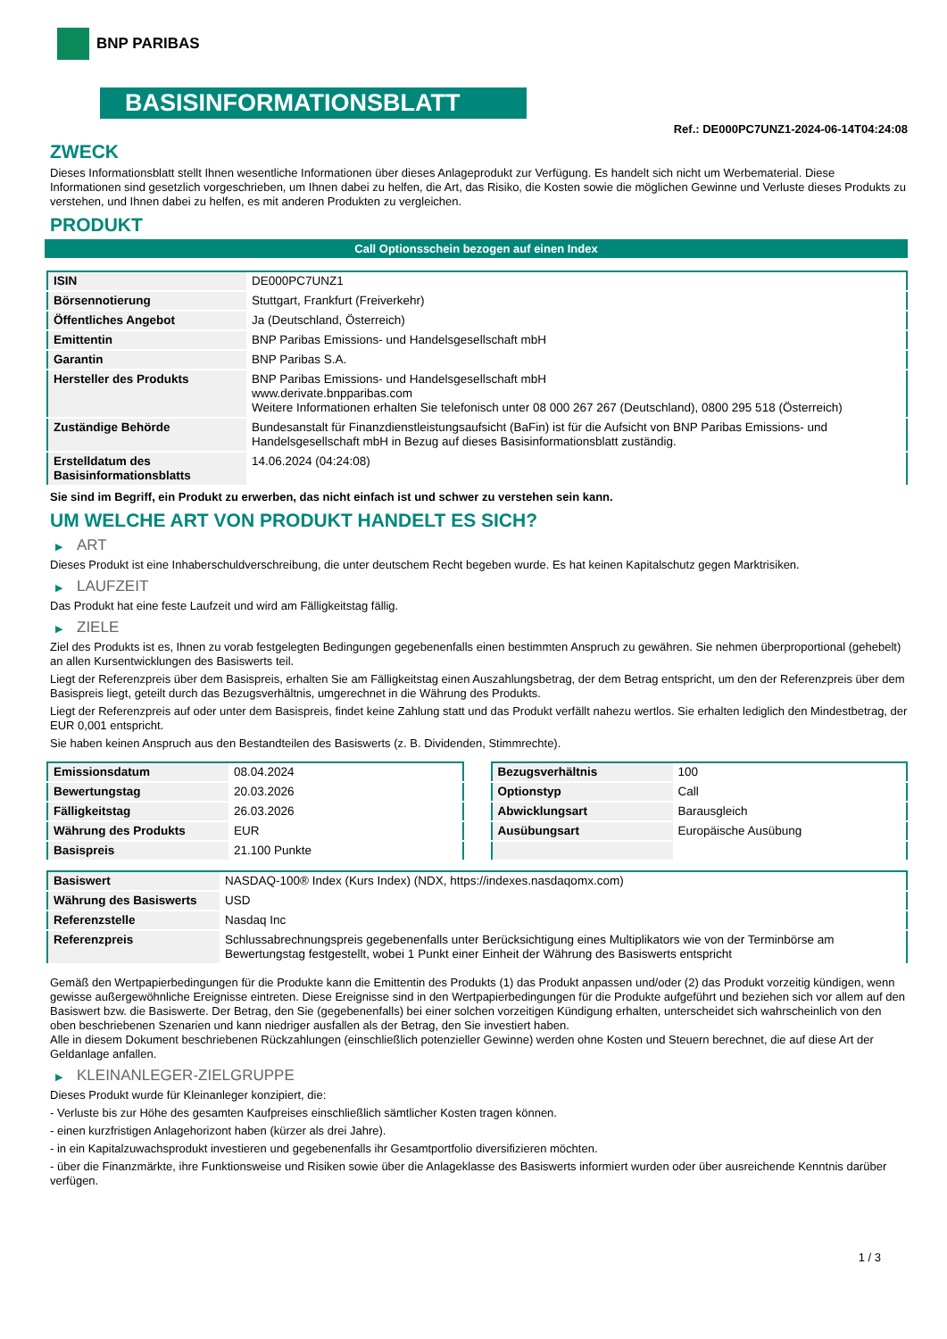BNP PARIBAS
BASISINFORMATIONSBLATT
Ref.: DE000PC7UNZ1-2024-06-14T04:24:08
ZWECK
Dieses Informationsblatt stellt Ihnen wesentliche Informationen über dieses Anlageprodukt zur Verfügung. Es handelt sich nicht um Werbematerial. Diese Informationen sind gesetzlich vorgeschrieben, um Ihnen dabei zu helfen, die Art, das Risiko, die Kosten sowie die möglichen Gewinne und Verluste dieses Produkts zu verstehen, und Ihnen dabei zu helfen, es mit anderen Produkten zu vergleichen.
PRODUKT
Call Optionsschein bezogen auf einen Index
| ISIN | DE000PC7UNZ1 |
| Börsennotierung | Stuttgart, Frankfurt (Freiverkehr) |
| Öffentliches Angebot | Ja (Deutschland, Österreich) |
| Emittentin | BNP Paribas Emissions- und Handelsgesellschaft mbH |
| Garantin | BNP Paribas S.A. |
| Hersteller des Produkts | BNP Paribas Emissions- und Handelsgesellschaft mbH www.derivate.bnpparibas.com Weitere Informationen erhalten Sie telefonisch unter 08 000 267 267 (Deutschland), 0800 295 518 (Österreich) |
| Zuständige Behörde | Bundesanstalt für Finanzdienstleistungsaufsicht (BaFin) ist für die Aufsicht von BNP Paribas Emissions- und Handelsgesellschaft mbH in Bezug auf dieses Basisinformationsblatt zuständig. |
| Erstelldatum des Basisinformationsblatts | 14.06.2024 (04:24:08) |
Sie sind im Begriff, ein Produkt zu erwerben, das nicht einfach ist und schwer zu verstehen sein kann.
UM WELCHE ART VON PRODUKT HANDELT ES SICH?
▶ ART
Dieses Produkt ist eine Inhaberschuldverschreibung, die unter deutschem Recht begeben wurde. Es hat keinen Kapitalschutz gegen Marktrisiken.
▶ LAUFZEIT
Das Produkt hat eine feste Laufzeit und wird am Fälligkeitstag fällig.
▶ ZIELE
Ziel des Produkts ist es, Ihnen zu vorab festgelegten Bedingungen gegebenenfalls einen bestimmten Anspruch zu gewähren. Sie nehmen überproportional (gehebelt) an allen Kursentwicklungen des Basiswerts teil.
Liegt der Referenzpreis über dem Basispreis, erhalten Sie am Fälligkeitstag einen Auszahlungsbetrag, der dem Betrag entspricht, um den der Referenzpreis über dem Basispreis liegt, geteilt durch das Bezugsverhältnis, umgerechnet in die Währung des Produkts.
Liegt der Referenzpreis auf oder unter dem Basispreis, findet keine Zahlung statt und das Produkt verfällt nahezu wertlos. Sie erhalten lediglich den Mindestbetrag, der EUR 0,001 entspricht.
Sie haben keinen Anspruch aus den Bestandteilen des Basiswerts (z. B. Dividenden, Stimmrechte).
| Emissionsdatum | 08.04.2024 |
| Bewertungstag | 20.03.2026 |
| Fälligkeitstag | 26.03.2026 |
| Währung des Produkts | EUR |
| Basispreis | 21.100 Punkte |
| Bezugsverhältnis | 100 |
| Optionstyp | Call |
| Abwicklungsart | Barausgleich |
| Ausübungsart | Europäische Ausübung |
| Basiswert | NASDAQ-100® Index (Kurs Index) (NDX, https://indexes.nasdaqomx.com) |
| Währung des Basiswerts | USD |
| Referenzstelle | Nasdaq Inc |
| Referenzpreis | Schlussabrechnungspreis gegebenenfalls unter Berücksichtigung eines Multiplikators wie von der Terminbörse am Bewertungstag festgestellt, wobei 1 Punkt einer Einheit der Währung des Basiswerts entspricht |
Gemäß den Wertpapierbedingungen für die Produkte kann die Emittentin des Produkts (1) das Produkt anpassen und/oder (2) das Produkt vorzeitig kündigen, wenn gewisse außergewöhnliche Ereignisse eintreten. Diese Ereignisse sind in den Wertpapierbedingungen für die Produkte aufgeführt und beziehen sich vor allem auf den Basiswert bzw. die Basiswerte. Der Betrag, den Sie (gegebenenfalls) bei einer solchen vorzeitigen Kündigung erhalten, unterscheidet sich wahrscheinlich von den oben beschriebenen Szenarien und kann niedriger ausfallen als der Betrag, den Sie investiert haben.
Alle in diesem Dokument beschriebenen Rückzahlungen (einschließlich potenzieller Gewinne) werden ohne Kosten und Steuern berechnet, die auf diese Art der Geldanlage anfallen.
▶ KLEINANLEGER-ZIELGRUPPE
Dieses Produkt wurde für Kleinanleger konzipiert, die:
- Verluste bis zur Höhe des gesamten Kaufpreises einschließlich sämtlicher Kosten tragen können.
- einen kurzfristigen Anlagehorizont haben (kürzer als drei Jahre).
- in ein Kapitalzuwachsprodukt investieren und gegebenenfalls ihr Gesamtportfolio diversifizieren möchten.
- über die Finanzmärkte, ihre Funktionsweise und Risiken sowie über die Anlageklasse des Basiswerts informiert wurden oder über ausreichende Kenntnis darüber verfügen.
1 / 3